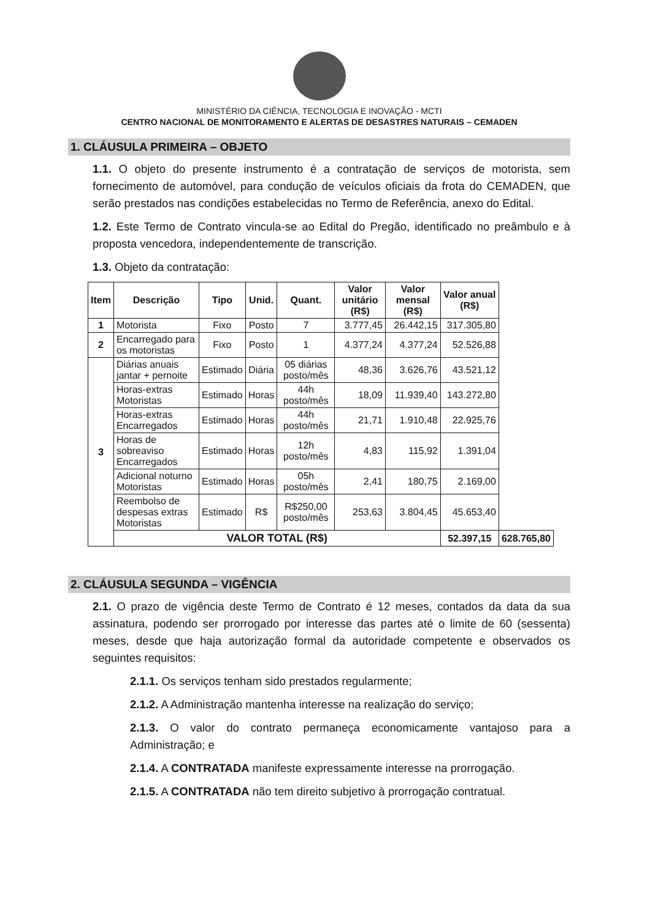MINISTÉRIO DA CIÊNCIA, TECNOLOGIA E INOVAÇÃO - MCTI
CENTRO NACIONAL DE MONITORAMENTO E ALERTAS DE DESASTRES NATURAIS – CEMADEN
1. CLÁUSULA PRIMEIRA – OBJETO
1.1. O objeto do presente instrumento é a contratação de serviços de motorista, sem fornecimento de automóvel, para condução de veículos oficiais da frota do CEMADEN, que serão prestados nas condições estabelecidas no Termo de Referência, anexo do Edital.
1.2. Este Termo de Contrato vincula-se ao Edital do Pregão, identificado no preâmbulo e à proposta vencedora, independentemente de transcrição.
1.3. Objeto da contratação:
| Item | Descrição | Tipo | Unid. | Quant. | Valor unitário (R$) | Valor mensal (R$) | Valor anual (R$) | |
| --- | --- | --- | --- | --- | --- | --- | --- | --- |
| 1 | Motorista | Fixo | Posto | 7 | 3.777,45 | 26.442,15 | 317.305,80 | |
| 2 | Encarregado para os motoristas | Fixo | Posto | 1 | 4.377,24 | 4.377,24 | 52.526,88 | |
| 3 | Diárias anuais jantar + pernoite | Estimado | Diária | 05 diárias posto/mês | 48,36 | 3.626,76 | 43.521,12 | |
| | Horas-extras Motoristas | Estimado | Horas | 44h posto/mês | 18,09 | 11.939,40 | 143.272,80 | |
| | Horas-extras Encarregados | Estimado | Horas | 44h posto/mês | 21,71 | 1.910,48 | 22.925,76 | |
| | Horas de sobreaviso Encarregados | Estimado | Horas | 12h posto/mês | 4,83 | 115,92 | 1.391,04 | |
| | Adicional noturno Motoristas | Estimado | Horas | 05h posto/mês | 2,41 | 180,75 | 2.169,00 | |
| | Reembolso de despesas extras Motoristas | Estimado | R$ | R$250,00 posto/mês | 253,63 | 3.804,45 | 45.653,40 | |
| | VALOR TOTAL (R$) | | | | | | 52.397,15 | 628.765,80 |
2. CLÁUSULA SEGUNDA – VIGÊNCIA
2.1. O prazo de vigência deste Termo de Contrato é 12 meses, contados da data da sua assinatura, podendo ser prorrogado por interesse das partes até o limite de 60 (sessenta) meses, desde que haja autorização formal da autoridade competente e observados os seguintes requisitos:
2.1.1. Os serviços tenham sido prestados regularmente;
2.1.2. A Administração mantenha interesse na realização do serviço;
2.1.3. O valor do contrato permaneça economicamente vantajoso para a Administração; e
2.1.4. A CONTRATADA manifeste expressamente interesse na prorrogação.
2.1.5. A CONTRATADA não tem direito subjetivo à prorrogação contratual.